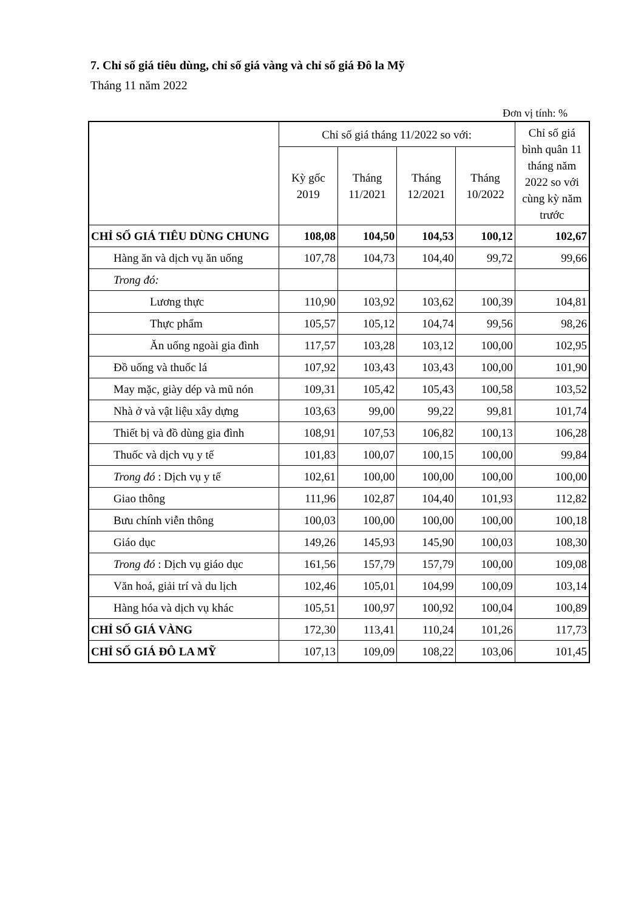7. Chỉ số giá tiêu dùng, chỉ số giá vàng và chỉ số giá Đô la Mỹ
Tháng 11 năm 2022
Đơn vị tính: %
| | Chỉ số giá tháng 11/2022 so với: | | | | Chỉ số giá bình quân 11 tháng năm 2022 so với cùng kỳ năm trước |
| --- | --- | --- | --- | --- | --- |
| | Kỳ gốc 2019 | Tháng 11/2021 | Tháng 12/2021 | Tháng 10/2022 | |
| CHỈ SỐ GIÁ TIÊU DÙNG CHUNG | 108,08 | 104,50 | 104,53 | 100,12 | 102,67 |
| Hàng ăn và dịch vụ ăn uống | 107,78 | 104,73 | 104,40 | 99,72 | 99,66 |
| Trong đó: | | | | | |
| Lương thực | 110,90 | 103,92 | 103,62 | 100,39 | 104,81 |
| Thực phẩm | 105,57 | 105,12 | 104,74 | 99,56 | 98,26 |
| Ăn uống ngoài gia đình | 117,57 | 103,28 | 103,12 | 100,00 | 102,95 |
| Đồ uống và thuốc lá | 107,92 | 103,43 | 103,43 | 100,00 | 101,90 |
| May mặc, giày dép và mũ nón | 109,31 | 105,42 | 105,43 | 100,58 | 103,52 |
| Nhà ở và vật liệu xây dựng | 103,63 | 99,00 | 99,22 | 99,81 | 101,74 |
| Thiết bị và đồ dùng gia đình | 108,91 | 107,53 | 106,82 | 100,13 | 106,28 |
| Thuốc và dịch vụ y tế | 101,83 | 100,07 | 100,15 | 100,00 | 99,84 |
| Trong đó : Dịch vụ y tế | 102,61 | 100,00 | 100,00 | 100,00 | 100,00 |
| Giao thông | 111,96 | 102,87 | 104,40 | 101,93 | 112,82 |
| Bưu chính viễn thông | 100,03 | 100,00 | 100,00 | 100,00 | 100,18 |
| Giáo dục | 149,26 | 145,93 | 145,90 | 100,03 | 108,30 |
| Trong đó : Dịch vụ giáo dục | 161,56 | 157,79 | 157,79 | 100,00 | 109,08 |
| Văn hoá, giải trí và du lịch | 102,46 | 105,01 | 104,99 | 100,09 | 103,14 |
| Hàng hóa và dịch vụ khác | 105,51 | 100,97 | 100,92 | 100,04 | 100,89 |
| CHỈ SỐ GIÁ VÀNG | 172,30 | 113,41 | 110,24 | 101,26 | 117,73 |
| CHỈ SỐ GIÁ ĐÔ LA MỸ | 107,13 | 109,09 | 108,22 | 103,06 | 101,45 |